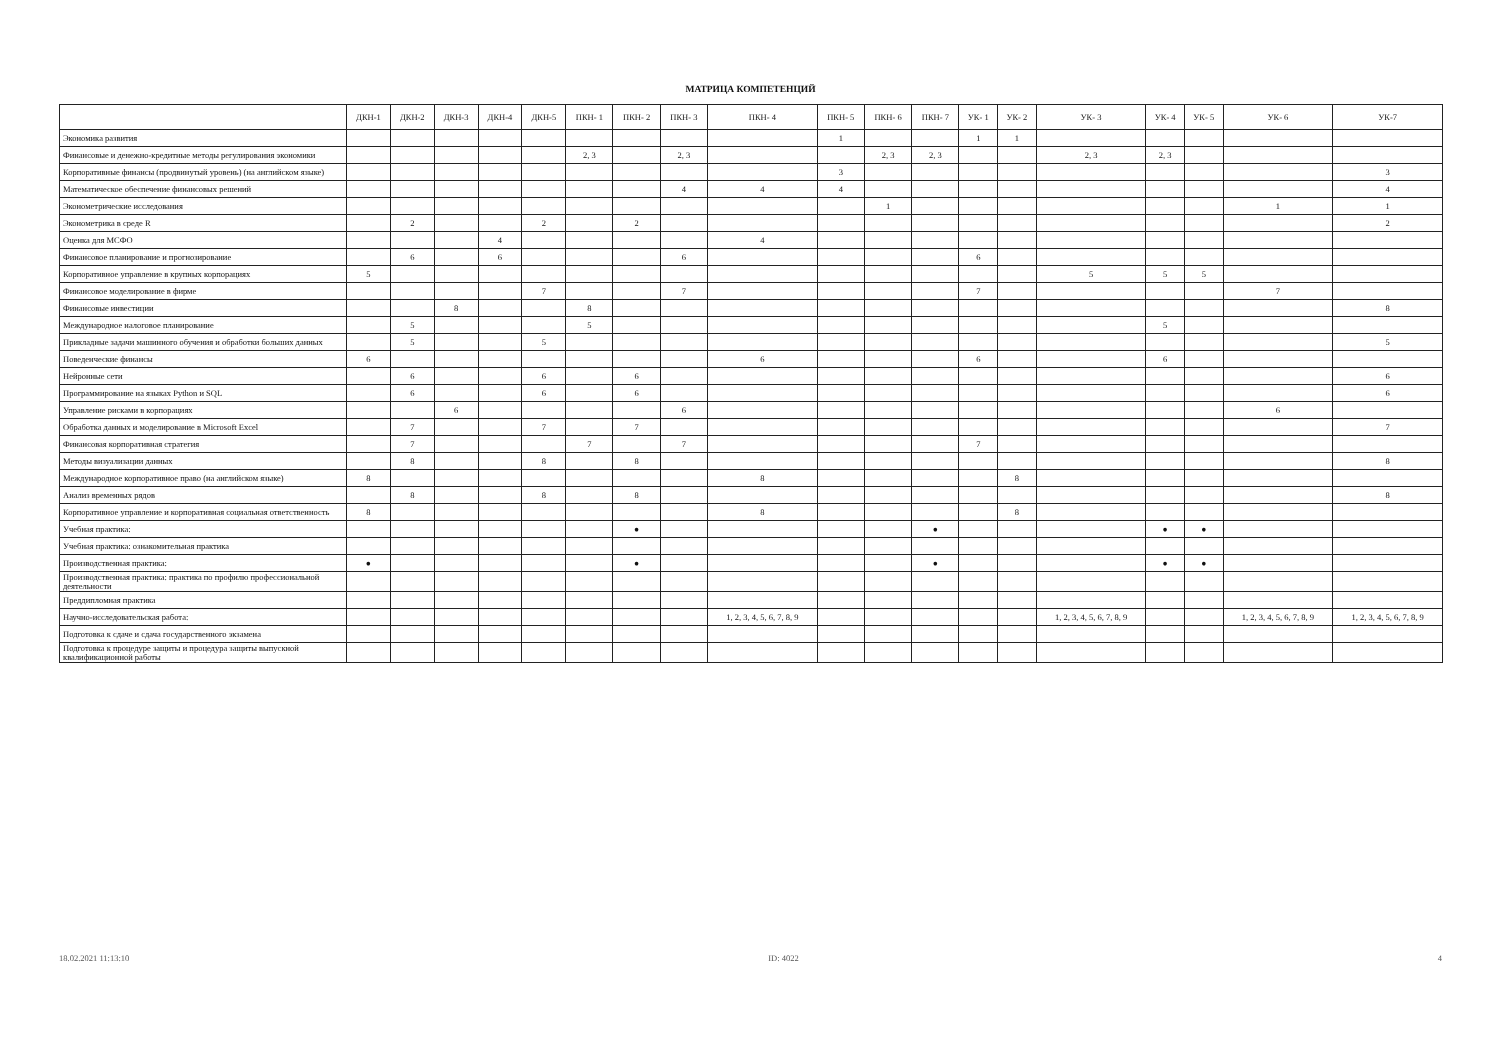МАТРИЦА КОМПЕТЕНЦИЙ
| | ДКН-1 | ДКН-2 | ДКН-3 | ДКН-4 | ДКН-5 | ПКН- 1 | ПКН- 2 | ПКН- 3 | ПКН- 4 | ПКН- 5 | ПКН- 6 | ПКН- 7 | УК- 1 | УК- 2 | УК- 3 | УК- 4 | УК- 5 | УК- 6 | УК-7 |
| --- | --- | --- | --- | --- | --- | --- | --- | --- | --- | --- | --- | --- | --- | --- | --- | --- | --- | --- | --- |
| Экономика развития | | | | | | | | | | 1 | | | 1 | 1 | | | | | |
| Финансовые и денежно-кредитные методы регулирования экономики | | | | | | 2, 3 | | 2, 3 | | | 2, 3 | 2, 3 | | | 2, 3 | 2, 3 | | | |
| Корпоративные финансы (продвинутый уровень) (на английском языке) | | | | | | | | | | 3 | | | | | | | | | 3 |
| Математическое обеспечение финансовых решений | | | | | | | | 4 | 4 | 4 | | | | | | | | | 4 |
| Эконометрические исследования | | | | | | | | | | | 1 | | | | | | | 1 | 1 |
| Эконометрика в среде R | | 2 | | | 2 | | 2 | | | | | | | | | | | | 2 |
| Оценка для МСФО | | | | 4 | | | | | 4 | | | | | | | | | | |
| Финансовое планирование и прогнозирование | | 6 | | 6 | | | | 6 | | | | | 6 | | | | | | |
| Корпоративное управление в крупных корпорациях | 5 | | | | | | | | | | | | | | 5 | 5 | 5 | | |
| Финансовое моделирование в фирме | | | | | 7 | | | 7 | | | | | 7 | | | | | 7 | |
| Финансовые инвестиции | | | 8 | | | 8 | | | | | | | | | | | | | 8 |
| Международное налоговое планирование | | 5 | | | | 5 | | | | | | | | | | 5 | | | |
| Прикладные задачи машинного обучения и обработки больших данных | | 5 | | | 5 | | | | | | | | | | | | | | 5 |
| Поведенческие финансы | 6 | | | | | | | | 6 | | | | 6 | | | 6 | | | |
| Нейронные сети | | 6 | | | 6 | | 6 | | | | | | | | | | | | 6 |
| Программирование на языках Python и SQL | | 6 | | | 6 | | 6 | | | | | | | | | | | | 6 |
| Управление рисками в корпорациях | | | 6 | | | | | 6 | | | | | | | | | | 6 | |
| Обработка данных и моделирование в Microsoft Excel | | 7 | | | 7 | | 7 | | | | | | | | | | | | 7 |
| Финансовая корпоративная стратегия | | 7 | | | | 7 | | 7 | | | | | 7 | | | | | | |
| Методы визуализации данных | | 8 | | | 8 | | 8 | | | | | | | | | | | | 8 |
| Международное корпоративное право (на английском языке) | 8 | | | | | | | | 8 | | | | | 8 | | | | | |
| Анализ временных рядов | | 8 | | | 8 | | 8 | | | | | | | | | | | | 8 |
| Корпоративное управление и корпоративная социальная ответственность | 8 | | | | | | | | 8 | | | | | 8 | | | | | |
| Учебная практика: | | | | | | | ● | | | | | ● | | | | ● | ● | | |
| Учебная практика: ознакомительная практика | | | | | | | | | | | | | | | | | | | |
| Производственная практика: | ● | | | | | | ● | | | | | ● | | | | ● | ● | | |
| Производственная практика: практика по профилю профессиональной деятельности | | | | | | | | | | | | | | | | | | | |
| Преддипломная практика | | | | | | | | | | | | | | | | | | | |
| Научно-исследовательская работа: | | | | | | | | | 1, 2, 3, 4, 5, 6, 7, 8, 9 | | | | | | 1, 2, 3, 4, 5, 6, 7, 8, 9 | | | 1, 2, 3, 4, 5, 6, 7, 8, 9 | 1, 2, 3, 4, 5, 6, 7, 8, 9 |
| Подготовка к сдаче и сдача государственного экзамена | | | | | | | | | | | | | | | | | | | |
| Подготовка к процедуре защиты и процедура защиты выпускной квалификационной работы | | | | | | | | | | | | | | | | | | | |
18.02.2021 11:13:10 ID: 4022 4